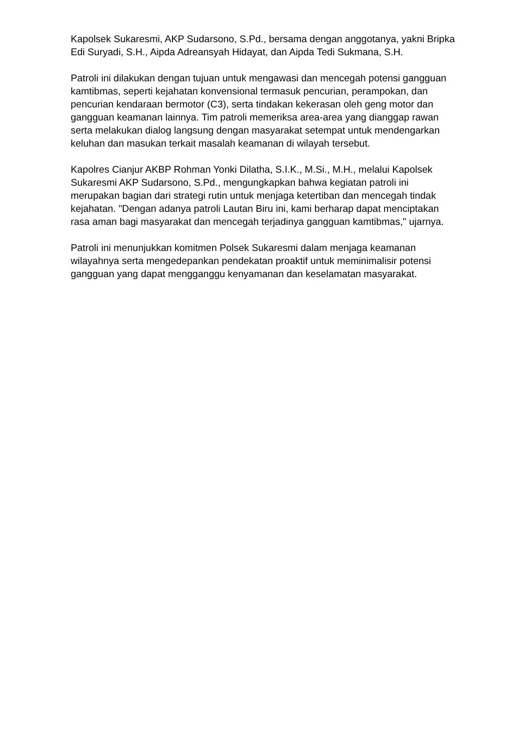Kapolsek Sukaresmi, AKP Sudarsono, S.Pd., bersama dengan anggotanya, yakni Bripka Edi Suryadi, S.H., Aipda Adreansyah Hidayat, dan Aipda Tedi Sukmana, S.H.
Patroli ini dilakukan dengan tujuan untuk mengawasi dan mencegah potensi gangguan kamtibmas, seperti kejahatan konvensional termasuk pencurian, perampokan, dan pencurian kendaraan bermotor (C3), serta tindakan kekerasan oleh geng motor dan gangguan keamanan lainnya. Tim patroli memeriksa area-area yang dianggap rawan serta melakukan dialog langsung dengan masyarakat setempat untuk mendengarkan keluhan dan masukan terkait masalah keamanan di wilayah tersebut.
Kapolres Cianjur AKBP Rohman Yonki Dilatha, S.I.K., M.Si., M.H., melalui Kapolsek Sukaresmi AKP Sudarsono, S.Pd., mengungkapkan bahwa kegiatan patroli ini merupakan bagian dari strategi rutin untuk menjaga ketertiban dan mencegah tindak kejahatan. "Dengan adanya patroli Lautan Biru ini, kami berharap dapat menciptakan rasa aman bagi masyarakat dan mencegah terjadinya gangguan kamtibmas," ujarnya.
Patroli ini menunjukkan komitmen Polsek Sukaresmi dalam menjaga keamanan wilayahnya serta mengedepankan pendekatan proaktif untuk meminimalisir potensi gangguan yang dapat mengganggu kenyamanan dan keselamatan masyarakat.